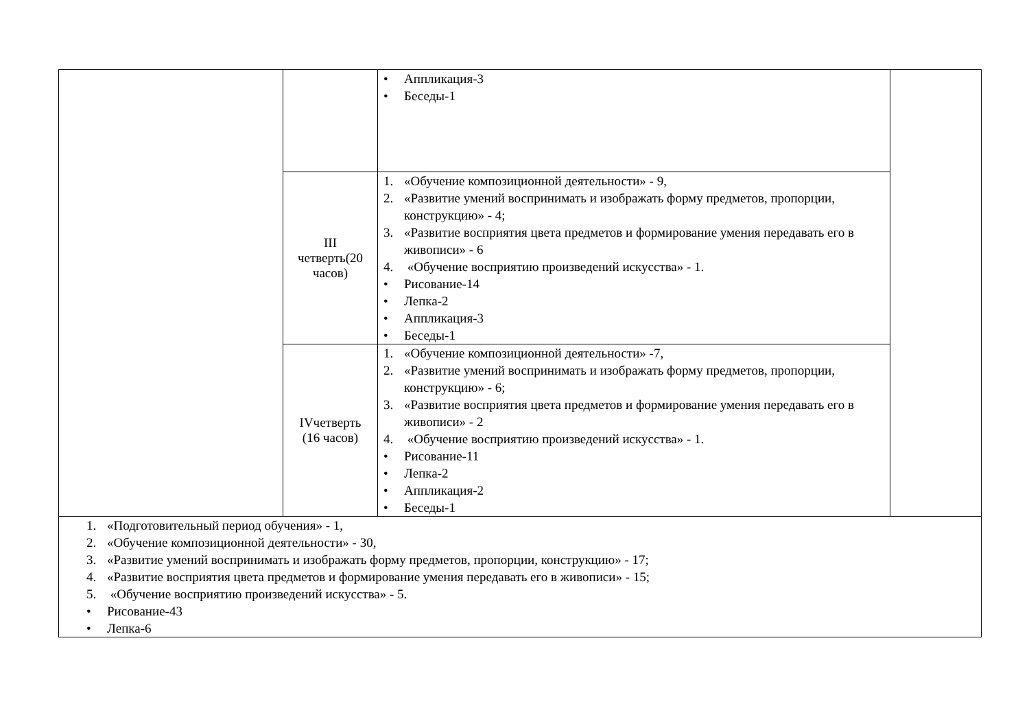| | | • Аппликация-3 • Беседы-1 | |
| | III четверть(20 часов) | 1. «Обучение композиционной деятельности» - 9, 2. «Развитие умений воспринимать и изображать форму предметов, пропорции, конструкцию» - 4; 3. «Развитие восприятия цвета предметов и формирование умения передавать его в живописи» - 6 4. «Обучение восприятию произведений искусства» - 1. • Рисование-14 • Лепка-2 • Аппликация-3 • Беседы-1 | |
| | IVчетверть (16 часов) | 1. «Обучение композиционной деятельности» -7, 2. «Развитие умений воспринимать и изображать форму предметов, пропорции, конструкцию» - 6; 3. «Развитие восприятия цвета предметов и формирование умения передавать его в живописи» - 2 4. «Обучение восприятию произведений искусства» - 1. • Рисование-11 • Лепка-2 • Аппликация-2 • Беседы-1 | |
| 1. «Подготовительный период обучения» - 1, 2. «Обучение композиционной деятельности» - 30, 3. «Развитие умений воспринимать и изображать форму предметов, пропорции, конструкцию» - 17; 4. «Развитие восприятия цвета предметов и формирование умения передавать его в живописи» - 15; 5. «Обучение восприятию произведений искусства» - 5. • Рисование-43 • Лепка-6 | | | |